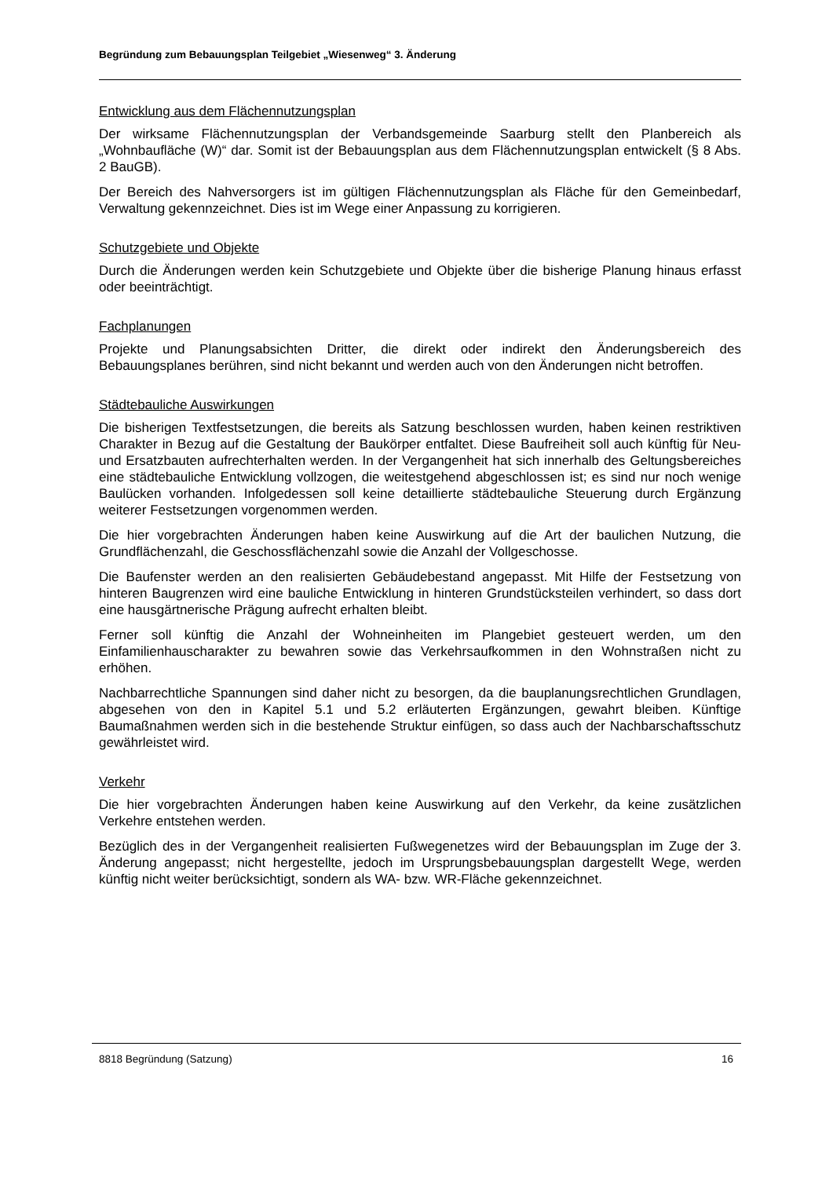Begründung zum Bebauungsplan Teilgebiet „Wiesenweg“ 3. Änderung
Entwicklung aus dem Flächennutzungsplan
Der wirksame Flächennutzungsplan der Verbandsgemeinde Saarburg stellt den Planbereich als „Wohnbaufläche (W)“ dar. Somit ist der Bebauungsplan aus dem Flächennutzungsplan entwickelt (§ 8 Abs. 2 BauGB).
Der Bereich des Nahversorgers ist im gültigen Flächennutzungsplan als Fläche für den Gemeinbedarf, Verwaltung gekennzeichnet. Dies ist im Wege einer Anpassung zu korrigieren.
Schutzgebiete und Objekte
Durch die Änderungen werden kein Schutzgebiete und Objekte über die bisherige Planung hinaus erfasst oder beeinträchtigt.
Fachplanungen
Projekte und Planungsabsichten Dritter, die direkt oder indirekt den Änderungsbereich des Bebauungsplanes berühren, sind nicht bekannt und werden auch von den Änderungen nicht betroffen.
Städtebauliche Auswirkungen
Die bisherigen Textfestsetzungen, die bereits als Satzung beschlossen wurden, haben keinen restriktiven Charakter in Bezug auf die Gestaltung der Baukörper entfaltet. Diese Baufreiheit soll auch künftig für Neu- und Ersatzbauten aufrechterhalten werden. In der Vergangenheit hat sich innerhalb des Geltungsbereiches eine städtebauliche Entwicklung vollzogen, die weitestgehend abgeschlossen ist; es sind nur noch wenige Baulücken vorhanden. Infolgedessen soll keine detaillierte städtebauliche Steuerung durch Ergänzung weiterer Festsetzungen vorgenommen werden.
Die hier vorgebrachten Änderungen haben keine Auswirkung auf die Art der baulichen Nutzung, die Grundflächenzahl, die Geschossflächenzahl sowie die Anzahl der Vollgeschosse.
Die Baufenster werden an den realisierten Gebäudebestand angepasst. Mit Hilfe der Festsetzung von hinteren Baugrenzen wird eine bauliche Entwicklung in hinteren Grundstücksteilen verhindert, so dass dort eine hausgärtnerische Prägung aufrecht erhalten bleibt.
Ferner soll künftig die Anzahl der Wohneinheiten im Plangebiet gesteuert werden, um den Einfamilienhauscharakter zu bewahren sowie das Verkehrsaufkommen in den Wohnstraßen nicht zu erhöhen.
Nachbarrechtliche Spannungen sind daher nicht zu besorgen, da die bauplanungsrechtlichen Grundlagen, abgesehen von den in Kapitel 5.1 und 5.2 erläuterten Ergänzungen, gewahrt bleiben. Künftige Baumaßnahmen werden sich in die bestehende Struktur einfügen, so dass auch der Nachbarschaftsschutz gewährleistet wird.
Verkehr
Die hier vorgebrachten Änderungen haben keine Auswirkung auf den Verkehr, da keine zusätzlichen Verkehre entstehen werden.
Bezüglich des in der Vergangenheit realisierten Fußwegenetzes wird der Bebauungsplan im Zuge der 3. Änderung angepasst; nicht hergestellte, jedoch im Ursprungsbebauungsplan dargestellt Wege, werden künftig nicht weiter berücksichtigt, sondern als WA- bzw. WR-Fläche gekennzeichnet.
8818 Begründung (Satzung) 16